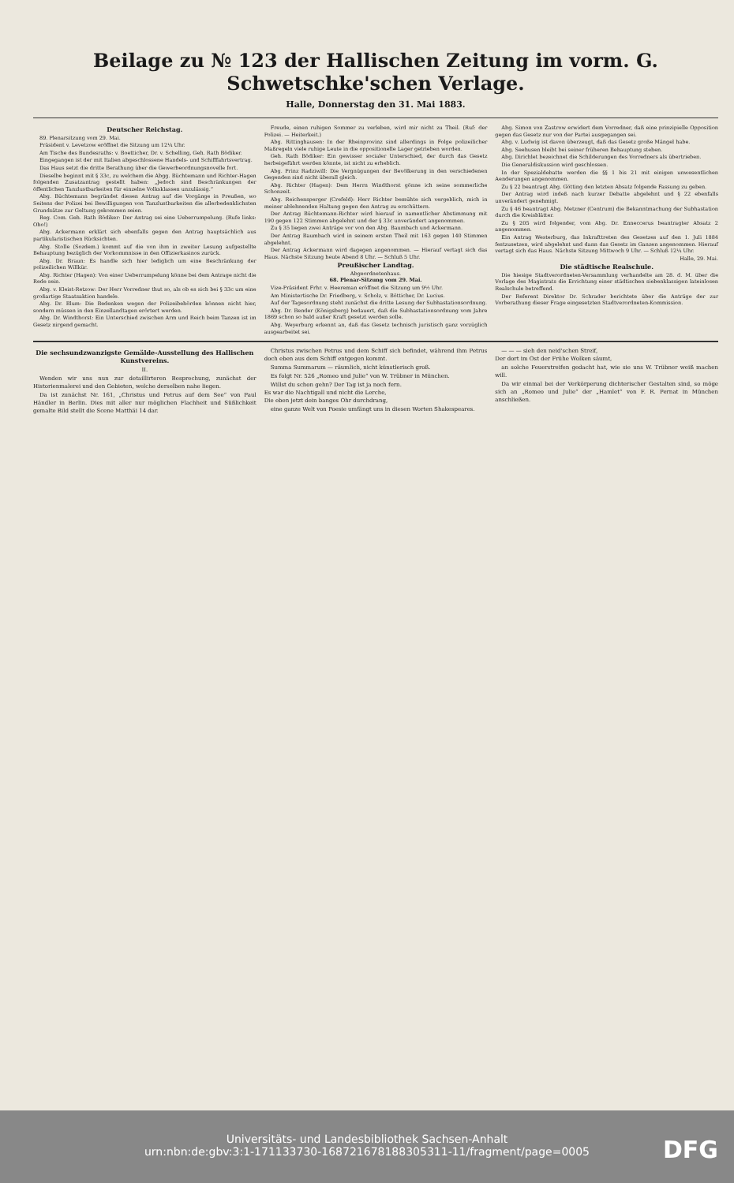Beilage zu № 123 der Hallischen Zeitung im vorm. G. Schwetschke'schen Verlage.
Halle, Donnerstag den 31. Mai 1883.
Deutscher Reichstag.
89. Plenarsitzung vom 29. Mai.
Präsident v. Levetzow eröffnet die Sitzung um 12¼ Uhr.
Am Tische des Bundesraths: v. Boetticher, Dr. v. Schelling, Geh. Rath Bödiker.
Eingegangen ist der mit Italien abgeschlossene Handels- und Schifffahrtsvertrag.
Das Haus setzt die dritte Berathung über die Gewerbeordnungsnovelle fort.
Dieselbe beginnt mit § 33c, zu welchem die Abgg. Büchtemann und Richter-Hagen folgenden Zusatzantrag gestellt haben: „Jedoch sind Beschränkungen der öffentlichen Tanzlustbarkeiten für einzelne Volksklassen unzulässig.“
Abg. Büchtemann begründet diesen Antrag auf die Vorgänge in Preußen, wo Seitens der Polizei bei Bewilligungen von Tanzlustbarkeiten die allerbedenklichsten Grundsätze zur Geltung gekommen seien.
Reg. Com. Geh. Rath Bödiker: Der Antrag sei eine Ueberrumpelung. (Rufe links: Oho!)
Abg. Ackermann erklärt sich ebenfalls gegen den Antrag hauptsächlich aus partikularistischen Rücksichten.
Abg. Stolle (Sozdem.) kommt auf die von ihm in zweiter Lesung aufgestellte Behauptung bezüglich der Vorkommnisse in den Offizierkasinos zurück.
Abg. Dr. Braun: Es handle sich hier lediglich um eine Beschränkung der polizeilichen Willkür.
Abg. Richter (Hagen): Von einer Ueberrumpelung könne bei dem Antrage nicht die Rede sein.
Abg. v. Kleist-Retzow: Der Herr Vorredner thut so, als ob es sich bei § 33c um eine großartige Staatsaktion handele.
Abg. Dr. Blum: Die Bedenken wegen der Polizeibehörden können nicht hier, sondern müssen in den Einzellandtagen erörtert werden.
Abg. Dr. Windthorst: Ein Unterschied zwischen Arm und Reich beim Tanzen ist im Gesetz nirgend gemacht.
Freude, einen ruhigen Sommer zu verleben, wird mir nicht zu Theil. (Ruf: der Polizei. — Heiterkeit.)
Abg. Rittinghausen: In der Rheinprovinz sind allerdings in Folge polizeilicher Maßregeln viele ruhige Leute in die oppositionelle Lager getrieben worden.
Geh. Rath Bödiker: Ein gewisser socialer Unterschied, der durch das Gesetz herbeigeführt werden könnte, ist nicht zu erheblich.
Abg. Prinz Radziwill: Die Vergnügungen der Bevölkerung in den verschiedenen Gegenden sind nicht überall gleich.
Abg. Richter (Hagen): Dem Herrn Windthorst gönne ich seine sommerliche Schonzeit.
Abg. Reichensperger (Crefeld): Herr Richter bemühte sich vergeblich, mich in meiner ablehnenden Haltung gegen den Antrag zu erschüttern.
Der Antrag Büchtemann-Richter wird hierauf in namentlicher Abstimmung mit 190 gegen 122 Stimmen abgelehnt und der § 33c unverändert angenommen.
Zu § 35 liegen zwei Anträge vor von den Abg. Baumbach und Ackermann.
Der Antrag Baumbach wird in seinem ersten Theil mit 163 gegen 140 Stimmen abgelehnt.
Der Antrag Ackermann wird dagegen angenommen. — Hierauf vertagt sich das Haus. Nächste Sitzung heute Abend 8 Uhr. — Schluß 5 Uhr.
Preußischer Landtag.
Abgeordnetenhaus.
68. Plenar-Sitzung vom 29. Mai.
Vize-Präsident Frhr. v. Heereman eröffnet die Sitzung um 9½ Uhr.
Am Ministertische Dr. Friedberg, v. Scholz, v. Bötticher, Dr. Lucius.
Auf der Tagesordnung steht zunächst die dritte Lesung der Subhastationsordnung.
Abg. Dr. Bender (Königsberg) bedauert, daß die Subhastationsordnung vom Jahre 1869 schon so bald außer Kraft gesetzt werden solle.
Abg. Weyerburg erkennt an, daß das Gesetz technisch juristisch ganz vorzüglich ausgearbeitet sei.
Abg. Simon von Zastrow erwidert dem Vorredner, daß eine prinzipielle Opposition gegen das Gesetz nur von der Partei ausgegangen sei.
Abg. v. Ludwig ist davon überzeugt, daß das Gesetz große Mängel habe.
Abg. Seehusen bleibt bei seiner früheren Behauptung stehen.
Abg. Dirichlet bezeichnet die Schilderungen des Vorredners als übertrieben.
Die Generaldiskussion wird geschlossen.
In der Spezialdebatte werden die §§ 1 bis 21 mit einigen unwesentlichen Aenderungen angenommen.
Zu § 22 beantragt Abg. Götting den letzten Absatz folgende Fassung zu geben.
Der Antrag wird indeß nach kurzer Debatte abgelehnt und § 22 ebenfalls unverändert genehmigt.
Zu § 46 beantragt Abg. Metzner (Centrum) die Bekanntmachung der Subhastation durch die Kreisblätter.
Zu § 205 wird folgender, vom Abg. Dr. Enneccerus beantragter Absatz 2 angenommen.
Ein Antrag Westerburg, das Inkrafttreten des Gesetzes auf den 1. Juli 1884 festzusetzen, wird abgelehnt und dann das Gesetz im Ganzen angenommen. Hierauf vertagt sich das Haus. Nächste Sitzung Mittwoch 9 Uhr. — Schluß 12¼ Uhr.
Halle, 29. Mai.
Die städtische Realschule.
Die hiesige Stadtverordneten-Versammlung verhandelte am 28. d. M. über die Vorlage des Magistrats die Errichtung einer städtischen siebenklassigen lateinlosen Realschule betreffend.
Der Referent Direktor Dr. Schrader berichtete über die Anträge der zur Vorberathung dieser Frage eingesetzten Stadtverordneten-Kommission.
Die sechsundzwanzigste Gemälde-Ausstellung des Hallischen Kunstvereins.
II.
Wenden wir uns nun zur detaillirteren Besprechung, zunächst der Historienmalerei und den Gebieten, welche derselben nahe liegen.
Da ist zunächst Nr. 161, „Christus und Petrus auf dem See“ von Paul Händler in Berlin. Dies mit aller nur möglichen Flachheit und Süßlichkeit gemalte Bild stellt die Scene Matthäi 14 dar.
Christus zwischen Petrus und dem Schiff sich befindet, während ihm Petrus doch eben aus dem Schiff entgegen kommt.
Summa Summarum — räumlich, nicht künstlerisch groß.
Es folgt Nr. 526 „Romeo und Julie“ von W. Trübner in München.
Willst du schon gehn? Der Tag ist ja noch fern.
Es war die Nachtigall und nicht die Lerche,
Die eben jetzt dein banges Ohr durchdrang,
eine ganze Welt von Poesie umfängt uns in diesen Worten Shakespeares.
— — — sieh den neid'schen Streif,
Der dort im Ost der Frühe Wolken säumt,
an solche Feuerstreifen gedacht hat, wie sie uns W. Trübner weiß machen will.
Da wir einmal bei der Verkörperung dichterischer Gestalten sind, so möge sich an „Romeo und Julie“ der „Hamlet“ von F. R. Pernat in München anschließen.
Universitäts- und Landesbibliothek Sachsen-Anhalt
urn:nbn:de:gbv:3:1-171133730-16872167818830531​1-11/fragment/page=0005
DFG